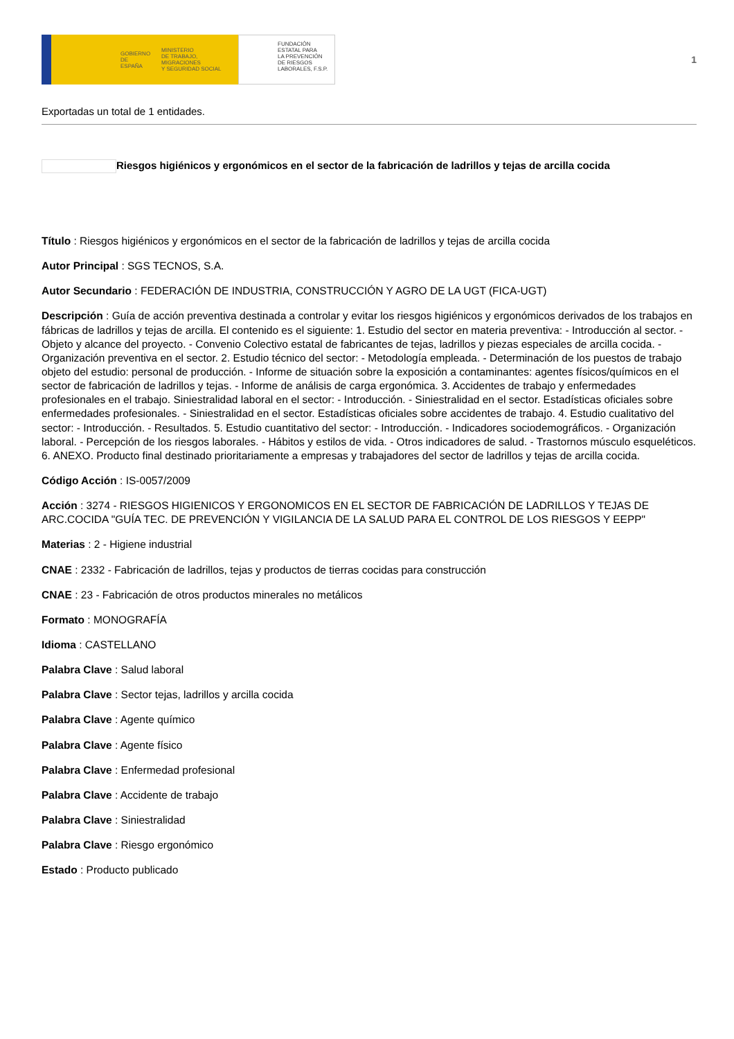GOBIERNO
DE ESPAÑA MINISTERIO
DE TRABAJO, MIGRACIONES
Y SEGURIDAD SOCIAL
FUNDACIÓN
ESTATAL PARA
LA PREVENCIÓN
DE RIESGOS
LABORALES, F.S.P.
1
Exportadas un total de 1 entidades.
Riesgos higiénicos y ergonómicos en el sector de la fabricación de ladrillos y tejas de arcilla cocida
Título : Riesgos higiénicos y ergonómicos en el sector de la fabricación de ladrillos y tejas de arcilla cocida
Autor Principal : SGS TECNOS, S.A.
Autor Secundario : FEDERACIÓN DE INDUSTRIA, CONSTRUCCIÓN Y AGRO DE LA UGT (FICA-UGT)
Descripción : Guía de acción preventiva destinada a controlar y evitar los riesgos higiénicos y ergonómicos derivados de los trabajos en fábricas de ladrillos y tejas de arcilla. El contenido es el siguiente: 1. Estudio del sector en materia preventiva: - Introducción al sector. - Objeto y alcance del proyecto. - Convenio Colectivo estatal de fabricantes de tejas, ladrillos y piezas especiales de arcilla cocida. - Organización preventiva en el sector. 2. Estudio técnico del sector: - Metodología empleada. - Determinación de los puestos de trabajo objeto del estudio: personal de producción. - Informe de situación sobre la exposición a contaminantes: agentes físicos/químicos en el sector de fabricación de ladrillos y tejas. - Informe de análisis de carga ergonómica. 3. Accidentes de trabajo y enfermedades profesionales en el trabajo. Siniestralidad laboral en el sector: - Introducción. - Siniestralidad en el sector. Estadísticas oficiales sobre enfermedades profesionales. - Siniestralidad en el sector. Estadísticas oficiales sobre accidentes de trabajo. 4. Estudio cualitativo del sector: - Introducción. - Resultados. 5. Estudio cuantitativo del sector: - Introducción. - Indicadores sociodemográficos. - Organización laboral. - Percepción de los riesgos laborales. - Hábitos y estilos de vida. - Otros indicadores de salud. - Trastornos músculo esqueléticos. 6. ANEXO. Producto final destinado prioritariamente a empresas y trabajadores del sector de ladrillos y tejas de arcilla cocida.
Código Acción : IS-0057/2009
Acción : 3274 - RIESGOS HIGIENICOS Y ERGONOMICOS EN EL SECTOR DE FABRICACIÓN DE LADRILLOS Y TEJAS DE ARC.COCIDA "GUÍA TEC. DE PREVENCIÓN Y VIGILANCIA DE LA SALUD PARA EL CONTROL DE LOS RIESGOS Y EEPP"
Materias : 2 - Higiene industrial
CNAE : 2332 - Fabricación de ladrillos, tejas y productos de tierras cocidas para construcción
CNAE : 23 - Fabricación de otros productos minerales no metálicos
Formato : MONOGRAFÍA
Idioma : CASTELLANO
Palabra Clave : Salud laboral
Palabra Clave : Sector tejas, ladrillos y arcilla cocida
Palabra Clave : Agente químico
Palabra Clave : Agente físico
Palabra Clave : Enfermedad profesional
Palabra Clave : Accidente de trabajo
Palabra Clave : Siniestralidad
Palabra Clave : Riesgo ergonómico
Estado : Producto publicado